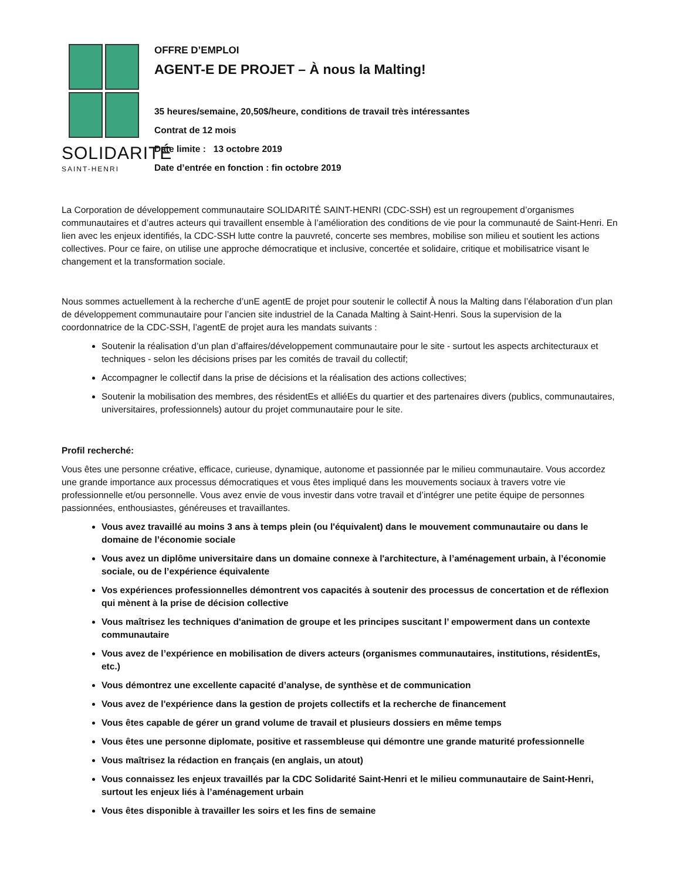SOLIDARITÉ
SAINT-HENRI
OFFRE D’EMPLOI
AGENT-E DE PROJET – À nous la Malting!
35 heures/semaine, 20,50$/heure, conditions de travail très intéressantes
Contrat de 12 mois
Date limite : 13 octobre 2019
Date d’entrée en fonction : fin octobre 2019
La Corporation de développement communautaire SOLIDARITÉ SAINT-HENRI (CDC-SSH) est un regroupement d’organismes communautaires et d’autres acteurs qui travaillent ensemble à l’amélioration des conditions de vie pour la communauté de Saint-Henri. En lien avec les enjeux identifiés, la CDC-SSH lutte contre la pauvreté, concerte ses membres, mobilise son milieu et soutient les actions collectives. Pour ce faire, on utilise une approche démocratique et inclusive, concertée et solidaire, critique et mobilisatrice visant le changement et la transformation sociale.
Nous sommes actuellement à la recherche d’unE agentE de projet pour soutenir le collectif À nous la Malting dans l’élaboration d’un plan de développement communautaire pour l’ancien site industriel de la Canada Malting à Saint-Henri. Sous la supervision de la coordonnatrice de la CDC-SSH, l’agentE de projet aura les mandats suivants :
Soutenir la réalisation d’un plan d’affaires/développement communautaire pour le site - surtout les aspects architecturaux et techniques - selon les décisions prises par les comités de travail du collectif;
Accompagner le collectif dans la prise de décisions et la réalisation des actions collectives;
Soutenir la mobilisation des membres, des résidentEs et alliéEs du quartier et des partenaires divers (publics, communautaires, universitaires, professionnels) autour du projet communautaire pour le site.
Profil recherché:
Vous êtes une personne créative, efficace, curieuse, dynamique, autonome et passionnée par le milieu communautaire. Vous accordez une grande importance aux processus démocratiques et vous êtes impliqué dans les mouvements sociaux à travers votre vie professionnelle et/ou personnelle. Vous avez envie de vous investir dans votre travail et d’intégrer une petite équipe de personnes passionnées, enthousiastes, généreuses et travaillantes.
Vous avez travaillé au moins 3 ans à temps plein (ou l'équivalent) dans le mouvement communautaire ou dans le domaine de l’économie sociale
Vous avez un diplôme universitaire dans un domaine connexe à l'architecture, à l’aménagement urbain, à l’économie sociale, ou de l’expérience équivalente
Vos expériences professionnelles démontrent vos capacités à soutenir des processus de concertation et de réflexion qui mènent à la prise de décision collective
Vous maîtrisez les techniques d'animation de groupe et les principes suscitant l’ empowerment dans un contexte communautaire
Vous avez de l’expérience en mobilisation de divers acteurs (organismes communautaires, institutions, résidentEs, etc.)
Vous démontrez une excellente capacité d’analyse, de synthèse et de communication
Vous avez de l'expérience dans la gestion de projets collectifs et la recherche de financement
Vous êtes capable de gérer un grand volume de travail et plusieurs dossiers en même temps
Vous êtes une personne diplomate, positive et rassembleuse qui démontre une grande maturité professionnelle
Vous maîtrisez la rédaction en français (en anglais, un atout)
Vous connaissez les enjeux travaillés par la CDC Solidarité Saint-Henri et le milieu communautaire de Saint-Henri, surtout les enjeux liés à l’aménagement urbain
Vous êtes disponible à travailler les soirs et les fins de semaine